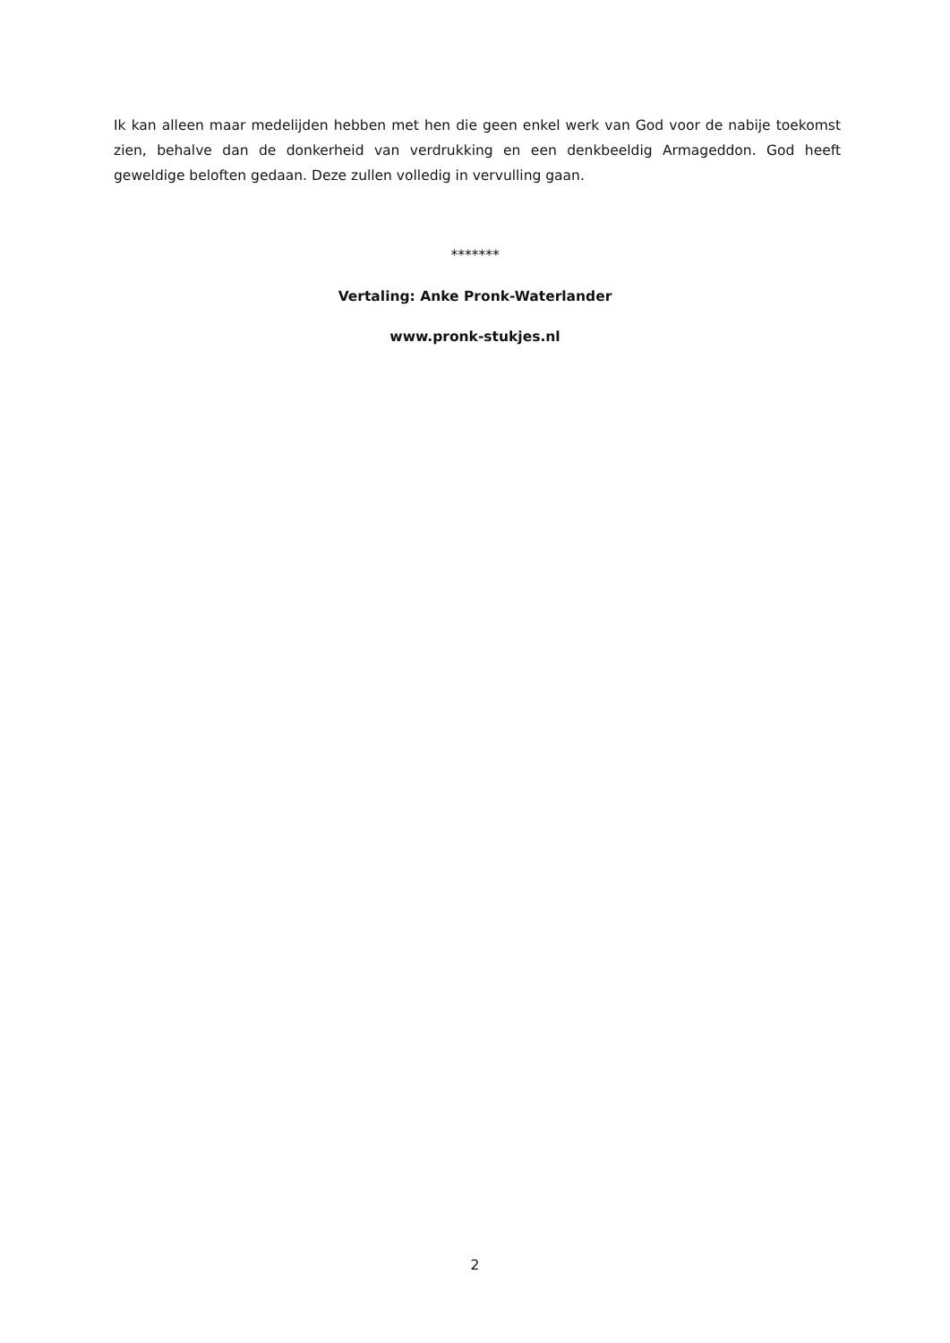Ik kan alleen maar medelijden hebben met hen die geen enkel werk van God voor de nabije toekomst zien, behalve dan de donkerheid van verdrukking en een denkbeeldig Armageddon. God heeft geweldige beloften gedaan. Deze zullen volledig in vervulling gaan.
*******
Vertaling: Anke Pronk-Waterlander
www.pronk-stukjes.nl
2